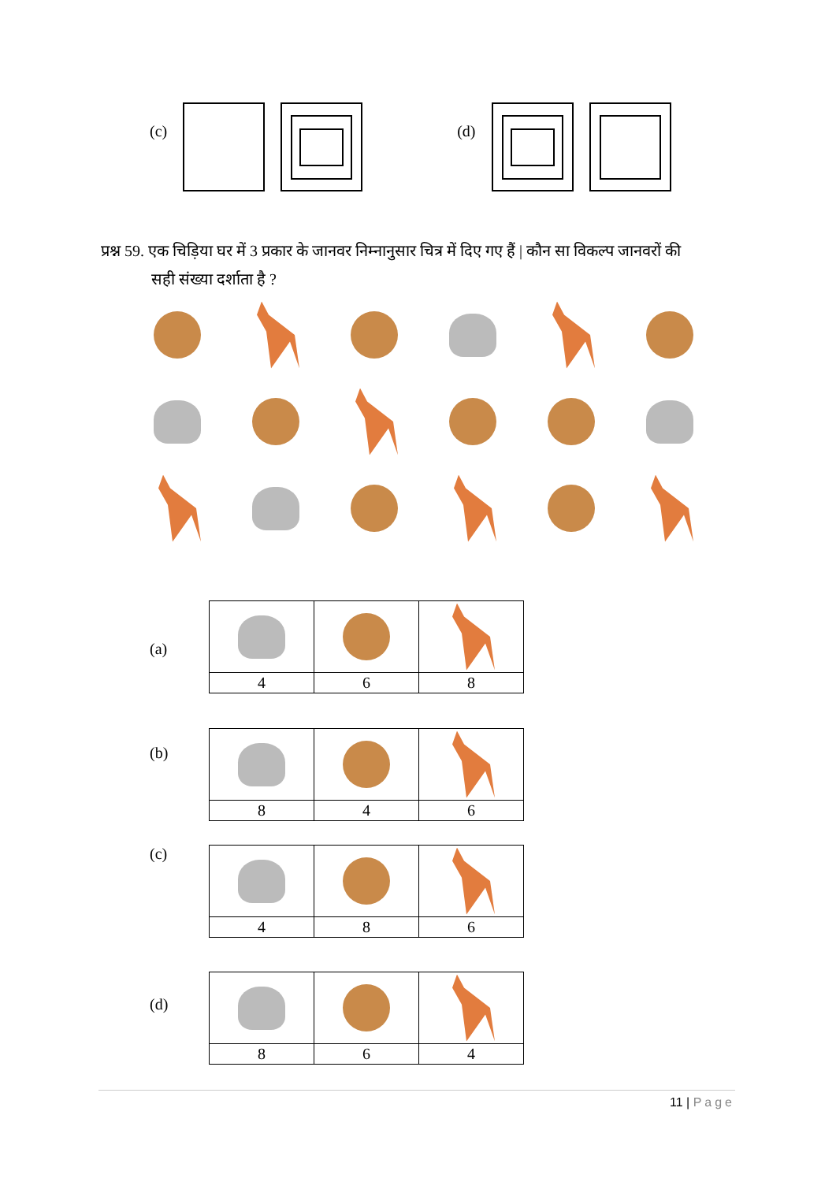(c) (d)
प्रश्न 59. एक चिड़िया घर में 3 प्रकार के जानवर निम्नानुसार चित्र में दिए गए हैं | कौन सा विकल्प जानवरों की
सही संख्या दर्शाता है ?
(a)
| 4 | 6 | 8 |
(b)
| 8 | 4 | 6 |
(c)
| 4 | 8 | 6 |
(d)
| 8 | 6 | 4 |
11 | Page